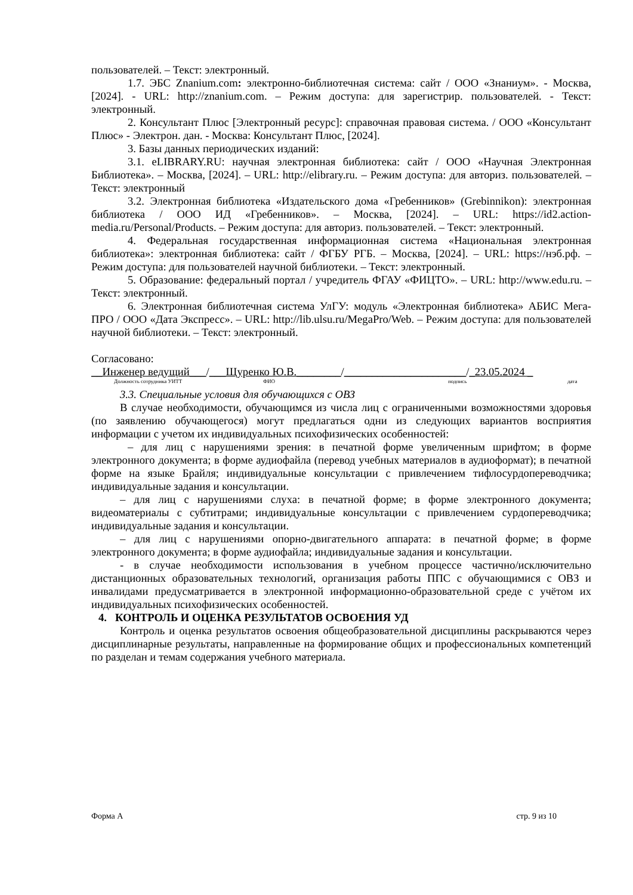пользователей. – Текст: электронный.
1.7. ЭБС Znanium.com: электронно-библиотечная система: сайт / ООО «Знаниум». - Москва, [2024]. - URL: http://znanium.com. – Режим доступа: для зарегистрир. пользователей. - Текст: электронный.
2. Консультант Плюс [Электронный ресурс]: справочная правовая система. / ООО «Консультант Плюс» - Электрон. дан. - Москва: Консультант Плюс, [2024].
3. Базы данных периодических изданий:
3.1. eLIBRARY.RU: научная электронная библиотека: сайт / ООО «Научная Электронная Библиотека». – Москва, [2024]. – URL: http://elibrary.ru. – Режим доступа: для авториз. пользователей. – Текст: электронный
3.2. Электронная библиотека «Издательского дома «Гребенников» (Grebinnikon): электронная библиотека / ООО ИД «Гребенников». – Москва, [2024]. – URL: https://id2.action-media.ru/Personal/Products. – Режим доступа: для авториз. пользователей. – Текст: электронный.
4. Федеральная государственная информационная система «Национальная электронная библиотека»: электронная библиотека: сайт / ФГБУ РГБ. – Москва, [2024]. – URL: https://нэб.рф. – Режим доступа: для пользователей научной библиотеки. – Текст: электронный.
5. Образование: федеральный портал / учредитель ФГАУ «ФИЦТО». – URL: http://www.edu.ru. – Текст: электронный.
6. Электронная библиотечная система УлГУ: модуль «Электронная библиотека» АБИС Мега-ПРО / ООО «Дата Экспресс». – URL: http://lib.ulsu.ru/MegaPro/Web. – Режим доступа: для пользователей научной библиотеки. – Текст: электронный.
Согласовано:
__Инженер ведущий___/___Щуренко Ю.В.________/______________________/_23.05.2024 _
Должность сотрудника УИТТ ФИО подпись дата
3.3. Специальные условия для обучающихся с ОВЗ
В случае необходимости, обучающимся из числа лиц с ограниченными возможностями здоровья (по заявлению обучающегося) могут предлагаться одни из следующих вариантов восприятия информации с учетом их индивидуальных психофизических особенностей:
– для лиц с нарушениями зрения: в печатной форме увеличенным шрифтом; в форме электронного документа; в форме аудиофайла (перевод учебных материалов в аудиоформат); в печатной форме на языке Брайля; индивидуальные консультации с привлечением тифлосурдопереводчика; индивидуальные задания и консультации.
– для лиц с нарушениями слуха: в печатной форме; в форме электронного документа; видеоматериалы с субтитрами; индивидуальные консультации с привлечением сурдопереводчика; индивидуальные задания и консультации.
– для лиц с нарушениями опорно-двигательного аппарата: в печатной форме; в форме электронного документа; в форме аудиофайла; индивидуальные задания и консультации.
- в случае необходимости использования в учебном процессе частично/исключительно дистанционных образовательных технологий, организация работы ППС с обучающимися с ОВЗ и инвалидами предусматривается в электронной информационно-образовательной среде с учётом их индивидуальных психофизических особенностей.
4. КОНТРОЛЬ И ОЦЕНКА РЕЗУЛЬТАТОВ ОСВОЕНИЯ УД
Контроль и оценка результатов освоения общеобразовательной дисциплины раскрываются через дисциплинарные результаты, направленные на формирование общих и профессиональных компетенций по разделан и темам содержания учебного материала.
Форма А стр. 9 из 10